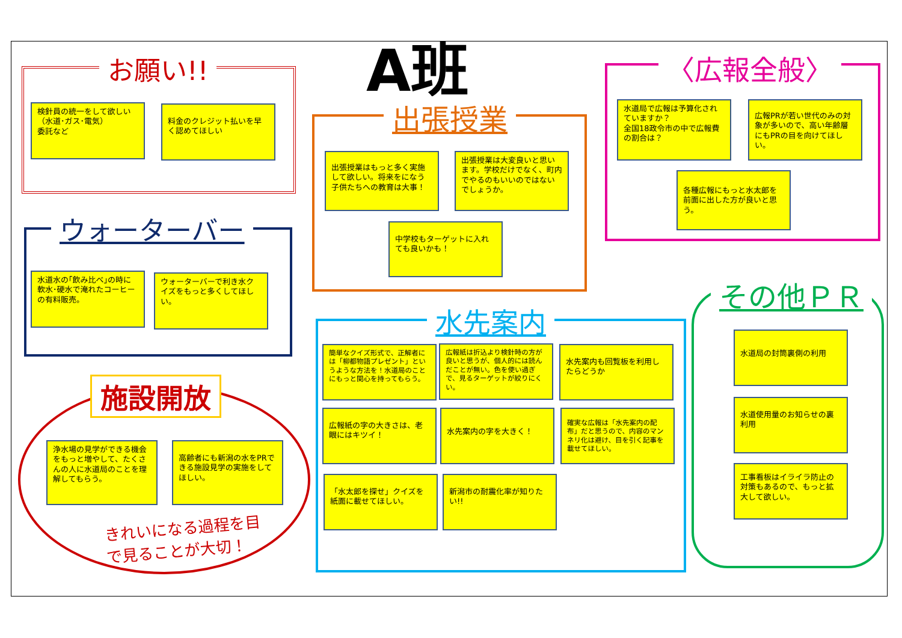A班
お願い!!
検針員の統一をして欲しい
（水道･ガス･電気）
委託など
料金のクレジット払いを早く認めてほしい
ウォーターバー
水道水の｢飲み比べ｣の時に軟水･硬水で淹れたコーヒーの有料販売。
ウォーターバーで利き水クイズをもっと多くしてほしい。
施設開放
浄水場の見学ができる機会をもっと増やして、たくさんの人に水道局のことを理解してもらう。
高齢者にも新潟の水をPRできる施設見学の実施をしてほしい。
きれいになる過程を目
で見ることが大切！
出張授業
出張授業はもっと多く実施して欲しい。将来をになう子供たちへの教育は大事！
出張授業は大変良いと思います。学校だけでなく、町内でやるのもいいのではないでしょうか。
中学校もターゲットに入れても良いかも！
〈広報全般〉
水道局で広報は予算化されていますか？
全国18政令市の中で広報費の割合は？
広報PRが若い世代のみの対象が多いので、高い年齢層にもPRの目を向けてほしい。
各種広報にもっと水太郎を前面に出した方が良いと思う。
水先案内
簡単なクイズ形式で、正解者には「柳都物語プレゼント」というような方法を！水道局のことにもっと関心を持ってもらう。
広報紙は折込より検針時の方が良いと思うが、個人的には読んだことが無い。色を使い過ぎで、見るターゲットが絞りにくい。
水先案内も回覧板を利用したらどうか
広報紙の字の大きさは、老眼にはキツイ！
水先案内の字を大きく！
確実な広報は「水先案内の配布」だと思うので、内容のマンネリ化は避け、目を引く記事を載せてほしい。
「水太郎を探せ」クイズを紙面に載せてほしい。
新潟市の耐震化率が知りたい!!
その他ＰＲ
水道局の封筒裏側の利用
水道使用量のお知らせの裏利用
工事看板はイライラ防止の対策もあるので、もっと拡大して欲しい。